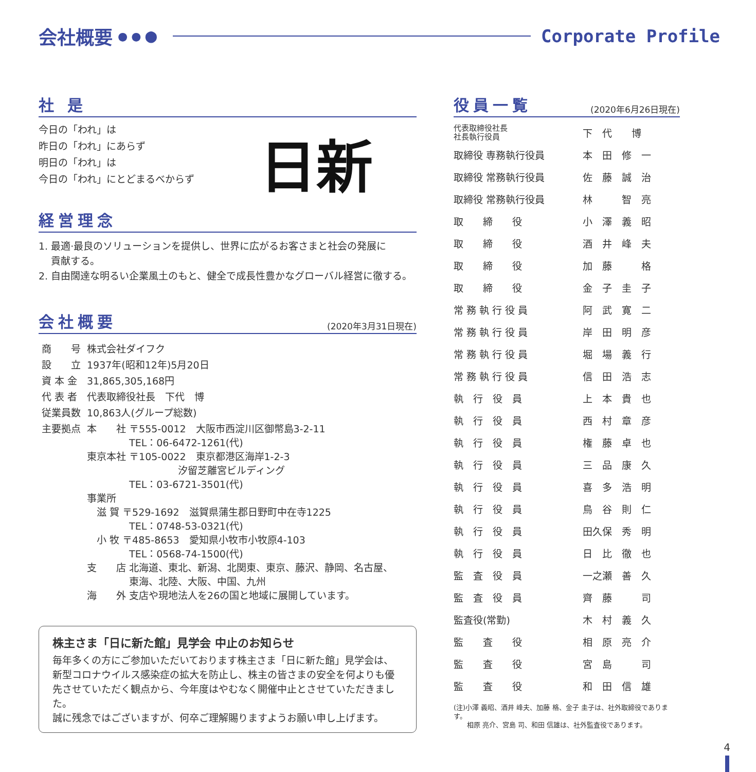会社概要
● ● ⬤
Corporate Profile
社 是
今日の「われ」は
昨日の「われ」にあらず
明日の「われ」は
今日の「われ」にとどまるべからず
日新
経営理念
1. 最適·最良のソリューションを提供し、世界に広がるお客さまと社会の発展に
貢献する。
2. 自由闊達な明るい企業風土のもと、健全で成長性豊かなグローバル経営に徹する。
会社概要 (2020年3月31日現在)
| 商 号 | 株式会社ダイフク |
| 設 立 | 1937年(昭和12年)5月20日 |
| 資 本 金 | 31,865,305,168円 |
| 代 表 者 | 代表取締役社長 下代 博 |
| 従業員数 | 10,863人(グループ総数) |
| 主要拠点 | 本 社 〒555-0012 大阪市西淀川区御幣島3-2-11 TEL：06-6472-1261(代) 東京本社 〒105-0022 東京都港区海岸1-2-3 汐留芝離宮ビルディング TEL：03-6721-3501(代) 事業所 滋 賀 〒529-1692 滋賀県蒲生郡日野町中在寺1225 TEL：0748-53-0321(代) 小 牧 〒485-8653 愛知県小牧市小牧原4-103 TEL：0568-74-1500(代) 支 店 北海道、東北、新潟、北関東、東京、藤沢、静岡、名古屋、 東海、北陸、大阪、中国、九州 海 外 支店や現地法人を26の国と地域に展開しています。 |
株主さま「日に新た館」見学会 中止のお知らせ
毎年多くの方にご参加いただいております株主さま「日に新た館」見学会は、新型コロナウイルス感染症の拡大を防止し、株主の皆さまの安全を何よりも優先させていただく観点から、今年度はやむなく開催中止とさせていただきました。
誠に残念ではございますが、何卒ご理解賜りますようお願い申し上げます。
役員一覧 (2020年6月26日現在)
| 代表取締役社長 社長執行役員 | 下 代 博 |
| 取締役 専務執行役員 | 本 田 修 一 |
| 取締役 常務執行役員 | 佐 藤 誠 治 |
| 取締役 常務執行役員 | 林 智 亮 |
| 取 締 役 | 小 澤 義 昭 |
| 取 締 役 | 酒 井 峰 夫 |
| 取 締 役 | 加 藤 格 |
| 取 締 役 | 金 子 圭 子 |
| 常 務 執 行 役 員 | 阿 武 寛 二 |
| 常 務 執 行 役 員 | 岸 田 明 彦 |
| 常 務 執 行 役 員 | 堀 場 義 行 |
| 常 務 執 行 役 員 | 信 田 浩 志 |
| 執 行 役 員 | 上 本 貴 也 |
| 執 行 役 員 | 西 村 章 彦 |
| 執 行 役 員 | 権 藤 卓 也 |
| 執 行 役 員 | 三 品 康 久 |
| 執 行 役 員 | 喜 多 浩 明 |
| 執 行 役 員 | 鳥 谷 則 仁 |
| 執 行 役 員 | 田久保 秀 明 |
| 執 行 役 員 | 日 比 徹 也 |
| 監 査 役 員 | 一之瀬 善 久 |
| 監 査 役 員 | 齊 藤 司 |
| 監査役(常勤) | 木 村 義 久 |
| 監 査 役 | 相 原 亮 介 |
| 監 査 役 | 宮 島 司 |
| 監 査 役 | 和 田 信 雄 |
(注)小澤 義昭、酒井 峰夫、加藤 格、金子 圭子は、社外取締役であります。
　　相原 亮介、宮島 司、和田 信雄は、社外監査役であります。
4